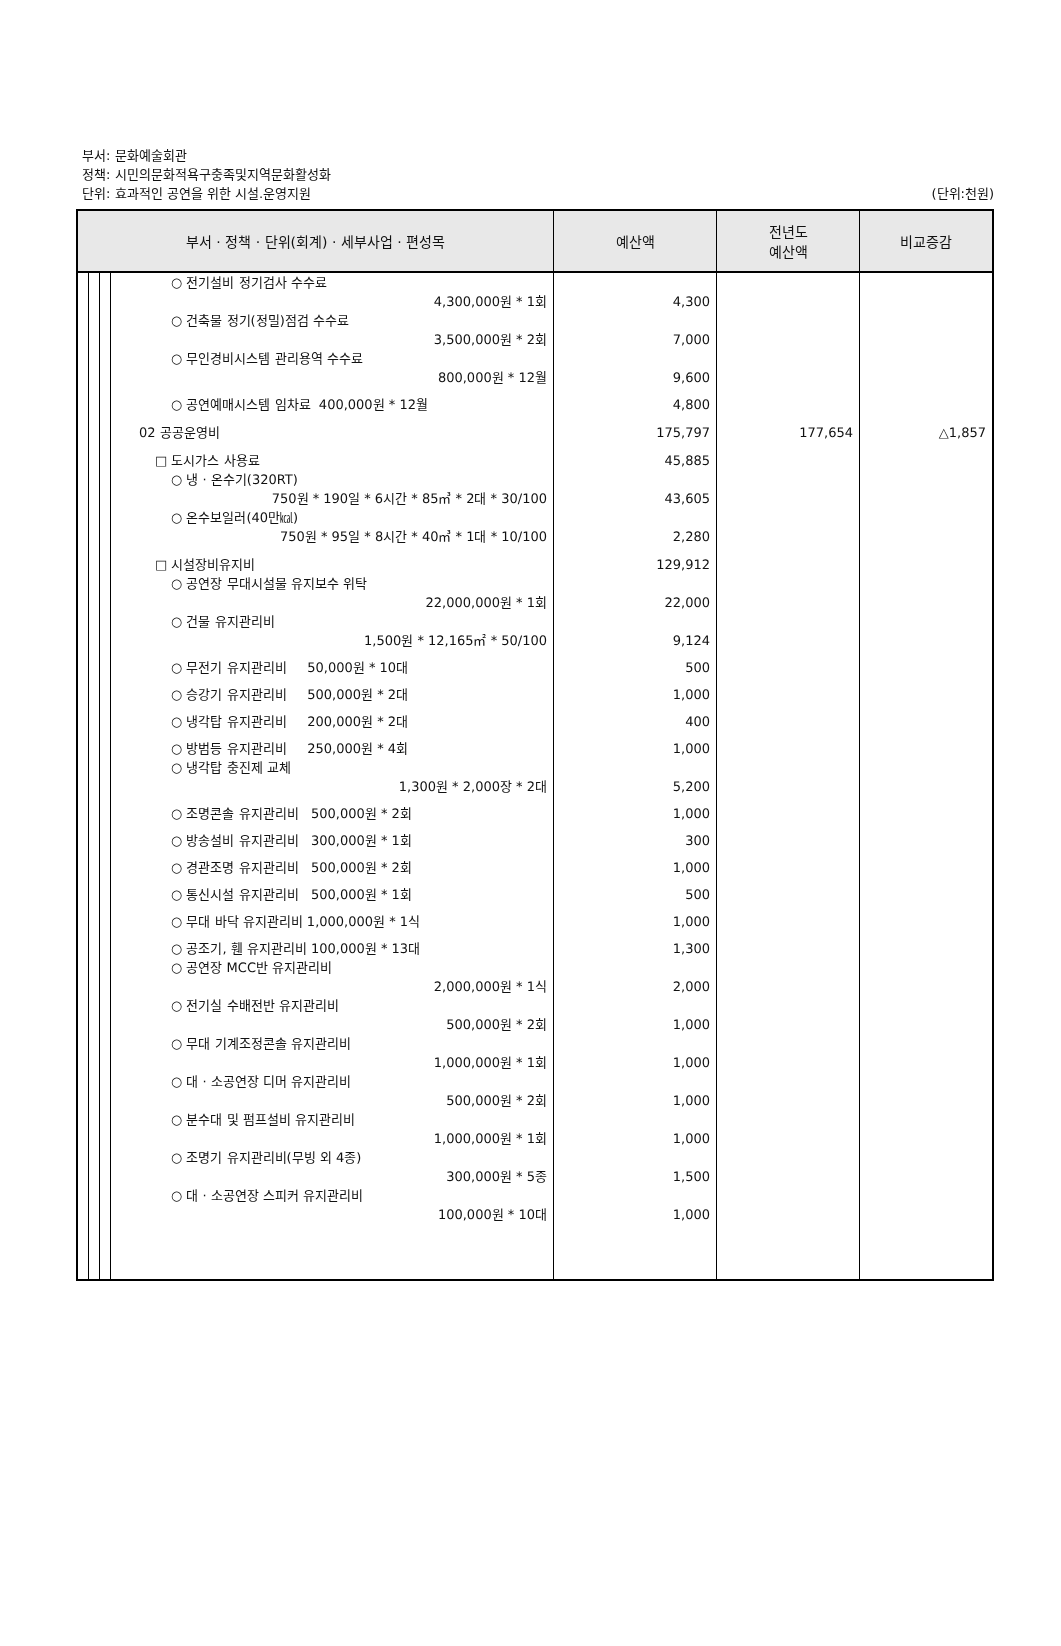부서: 문화예술회관
정책: 시민의문화적욕구충족및지역문화활성화
단위: 효과적인 공연을 위한 시설.운영지원
(단위:천원)
| 부서 · 정책 · 단위(회계) · 세부사업 · 편성목 | | | | | 예산액 | 전년도 예산액 | 비교증감 |
| --- | --- | --- | --- | --- | --- | --- | --- |
| | | | | ○ 전기설비 정기검사 수수료 4,300,000원 * 1회 | 4,300 | | |
| | | | | ○ 건축물 정기(정밀)점검 수수료 3,500,000원 * 2회 | 7,000 | | |
| | | | | ○ 무인경비시스템 관리용역 수수료 800,000원 * 12월 | 9,600 | | |
| | | | | ○ 공연예매시스템 임차료 400,000원 * 12월 | 4,800 | | |
| | | | | 02 공공운영비 | 175,797 | 177,654 | △1,857 |
| | | | | □ 도시가스 사용료 | 45,885 | | |
| | | | | ○ 냉 · 온수기(320RT) 750원 * 190일 * 6시간 * 85㎥ * 2대 * 30/100 | 43,605 | | |
| | | | | ○ 온수보일러(40만㎉) 750원 * 95일 * 8시간 * 40㎥ * 1대 * 10/100 | 2,280 | | |
| | | | | □ 시설장비유지비 | 129,912 | | |
| | | | | ○ 공연장 무대시설물 유지보수 위탁 22,000,000원 * 1회 | 22,000 | | |
| | | | | ○ 건물 유지관리비 1,500원 * 12,165㎡ * 50/100 | 9,124 | | |
| | | | | ○ 무전기 유지관리비 50,000원 * 10대 | 500 | | |
| | | | | ○ 승강기 유지관리비 500,000원 * 2대 | 1,000 | | |
| | | | | ○ 냉각탑 유지관리비 200,000원 * 2대 | 400 | | |
| | | | | ○ 방범등 유지관리비 250,000원 * 4회 | 1,000 | | |
| | | | | ○ 냉각탑 충진제 교체 1,300원 * 2,000장 * 2대 | 5,200 | | |
| | | | | ○ 조명콘솔 유지관리비 500,000원 * 2회 | 1,000 | | |
| | | | | ○ 방송설비 유지관리비 300,000원 * 1회 | 300 | | |
| | | | | ○ 경관조명 유지관리비 500,000원 * 2회 | 1,000 | | |
| | | | | ○ 통신시설 유지관리비 500,000원 * 1회 | 500 | | |
| | | | | ○ 무대 바닥 유지관리비 1,000,000원 * 1식 | 1,000 | | |
| | | | | ○ 공조기, 휀 유지관리비 100,000원 * 13대 | 1,300 | | |
| | | | | ○ 공연장 MCC반 유지관리비 2,000,000원 * 1식 | 2,000 | | |
| | | | | ○ 전기실 수배전반 유지관리비 500,000원 * 2회 | 1,000 | | |
| | | | | ○ 무대 기계조정콘솔 유지관리비 1,000,000원 * 1회 | 1,000 | | |
| | | | | ○ 대 · 소공연장 디머 유지관리비 500,000원 * 2회 | 1,000 | | |
| | | | | ○ 분수대 및 펌프설비 유지관리비 1,000,000원 * 1회 | 1,000 | | |
| | | | | ○ 조명기 유지관리비(무빙 외 4종) 300,000원 * 5종 | 1,500 | | |
| | | | | ○ 대 · 소공연장 스피커 유지관리비 100,000원 * 10대 | 1,000 | | |